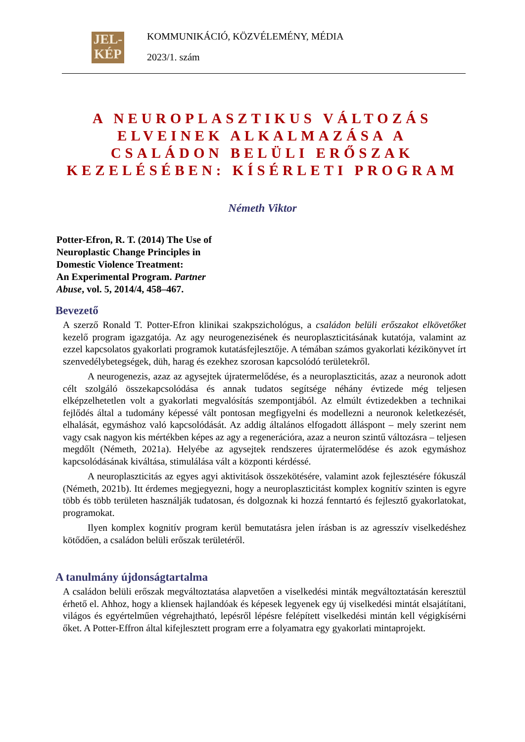JEL-
KÉP
KOMMUNIKÁCIÓ, KÖZVÉLEMÉNY, MÉDIA
2023/1. szám
A NEUROPLASZTIKUS VÁLTOZÁS ELVEINEK ALKALMAZÁSA A CSALÁDON BELÜLI ERŐSZAK KEZELÉSÉBEN: KÍSÉRLETI PROGRAM
Németh Viktor
Potter-Efron, R. T. (2014) The Use of Neuroplastic Change Principles in Domestic Violence Treatment:
An Experimental Program. Partner Abuse, vol. 5, 2014/4, 458–467.
Bevezető
A szerző Ronald T. Potter-Efron klinikai szakpszichológus, a családon belüli erőszakot elkövetőket kezelő program igazgatója. Az agy neurogenezisének és neuroplaszticitásának kutatója, valamint az ezzel kapcsolatos gyakorlati programok kutatásfejlesztője. A témában számos gyakorlati kézikönyvet írt szenvedélybetegségek, düh, harag és ezekhez szorosan kapcsolódó területekről.
A neurogenezis, azaz az agysejtek újratermelődése, és a neuroplaszticitás, azaz a neuronok adott célt szolgáló összekapcsolódása és annak tudatos segítsége néhány évtizede még teljesen elképzelhetetlen volt a gyakorlati megvalósítás szempontjából. Az elmúlt évtizedekben a technikai fejlődés által a tudomány képessé vált pontosan megfigyelni és modellezni a neuronok keletkezését, elhalását, egymáshoz való kapcsolódását. Az addig általános elfogadott álláspont – mely szerint nem vagy csak nagyon kis mértékben képes az agy a regenerációra, azaz a neuron szintű változásra – teljesen megdőlt (Németh, 2021a). Helyébe az agysejtek rendszeres újratermelődése és azok egymáshoz kapcsolódásának kiváltása, stimulálása vált a központi kérdéssé.
A neuroplaszticitás az egyes agyi aktivitások összekötésére, valamint azok fejlesztésére fókuszál (Németh, 2021b). Itt érdemes megjegyezni, hogy a neuroplaszticitást komplex kognitív szinten is egyre több és több területen használják tudatosan, és dolgoznak ki hozzá fenntartó és fejlesztő gyakorlatokat, programokat.
Ilyen komplex kognitív program kerül bemutatásra jelen írásban is az agresszív viselkedéshez kötődően, a családon belüli erőszak területéről.
A tanulmány újdonságtartalma
A családon belüli erőszak megváltoztatása alapvetően a viselkedési minták megváltoztatásán keresztül érhető el. Ahhoz, hogy a kliensek hajlandóak és képesek legyenek egy új viselkedési mintát elsajátítani, világos és egyértelműen végrehajtható, lepésről lépésre felépített viselkedési mintán kell végigkísérni őket. A Potter-Effron által kifejlesztett program erre a folyamatra egy gyakorlati mintaprojekt.